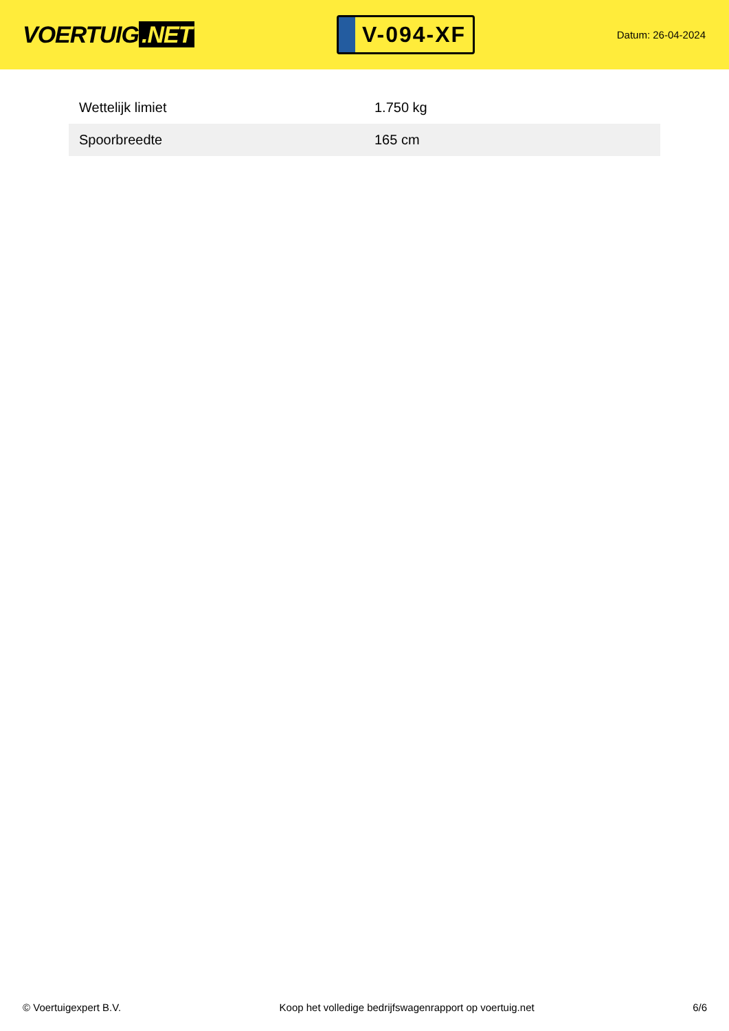VOERTUIG.NET
V-094-XF
Datum: 26-04-2024
| Wettelijk limiet | 1.750 kg |
| Spoorbreedte | 165 cm |
© Voertuigexpert B.V. Koop het volledige bedrijfswagenrapport op voertuig.net 6/6